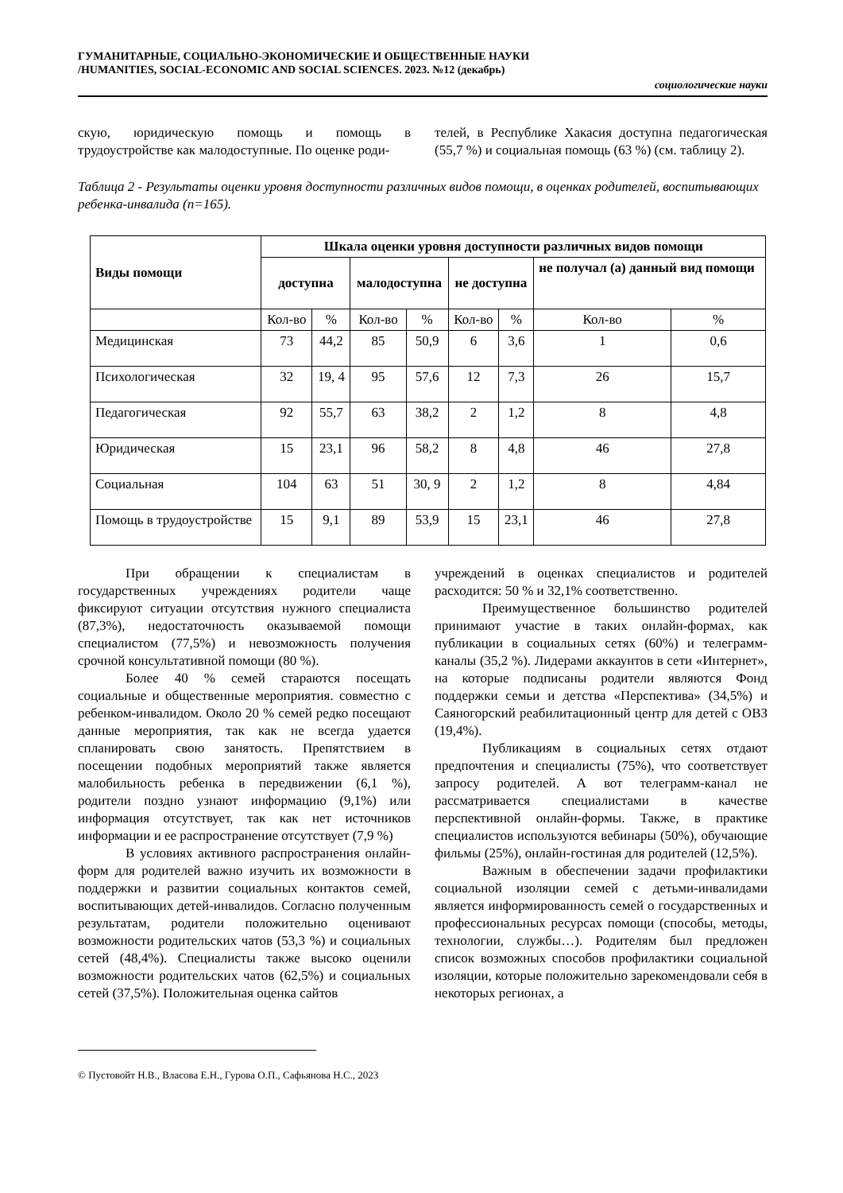ГУМАНИТАРНЫЕ, СОЦИАЛЬНО-ЭКОНОМИЧЕСКИЕ И ОБЩЕСТВЕННЫЕ НАУКИ
/HUMANITIES, SOCIAL-ECONOMIC AND SOCIAL SCIENCES. 2023. №12 (декабрь)
социологические науки
скую, юридическую помощь и помощь в трудоустройстве как малодоступные. По оценке роди-
телей, в Республике Хакасия доступна педагогическая (55,7 %) и социальная помощь (63 %) (см. таблицу 2).
Таблица 2 - Результаты оценки уровня доступности различных видов помощи, в оценках родителей, воспитывающих ребенка-инвалида (n=165).
| Виды помощи | Шкала оценки уровня доступности различных видов помощи | | | | | | | |
| --- | --- | --- | --- | --- | --- | --- | --- | --- |
| | доступна | | малодоступна | | не доступна | | не получал (а) данный вид помощи | |
| | Кол-во | % | Кол-во | % | Кол-во | % | Кол-во | % |
| Медицинская | 73 | 44,2 | 85 | 50,9 | 6 | 3,6 | 1 | 0,6 |
| Психологическая | 32 | 19, 4 | 95 | 57,6 | 12 | 7,3 | 26 | 15,7 |
| Педагогическая | 92 | 55,7 | 63 | 38,2 | 2 | 1,2 | 8 | 4,8 |
| Юридическая | 15 | 23,1 | 96 | 58,2 | 8 | 4,8 | 46 | 27,8 |
| Социальная | 104 | 63 | 51 | 30, 9 | 2 | 1,2 | 8 | 4,84 |
| Помощь в трудоустройстве | 15 | 9,1 | 89 | 53,9 | 15 | 23,1 | 46 | 27,8 |
При обращении к специалистам в государственных учреждениях родители чаще фиксируют ситуации отсутствия нужного специалиста (87,3%), недостаточность оказываемой помощи специалистом (77,5%) и невозможность получения срочной консультативной помощи (80 %).
Более 40 % семей стараются посещать социальные и общественные мероприятия. совместно с ребенком-инвалидом. Около 20 % семей редко посещают данные мероприятия, так как не всегда удается спланировать свою занятость. Препятствием в посещении подобных мероприятий также является малобильность ребенка в передвижении (6,1 %), родители поздно узнают информацию (9,1%) или информация отсутствует, так как нет источников информации и ее распространение отсутствует (7,9 %)
В условиях активного распространения онлайн-форм для родителей важно изучить их возможности в поддержки и развитии социальных контактов семей, воспитывающих детей-инвалидов. Согласно полученным результатам, родители положительно оценивают возможности родительских чатов (53,3 %) и социальных сетей (48,4%). Специалисты также высоко оценили возможности родительских чатов (62,5%) и социальных сетей (37,5%). Положительная оценка сайтов
учреждений в оценках специалистов и родителей расходится: 50 % и 32,1% соответственно.
Преимущественное большинство родителей принимают участие в таких онлайн-формах, как публикации в социальных сетях (60%) и телеграмм-каналы (35,2 %). Лидерами аккаунтов в сети «Интернет», на которые подписаны родители являются Фонд поддержки семьи и детства «Перспектива» (34,5%) и Саяногорский реабилитационный центр для детей с ОВЗ (19,4%).
Публикациям в социальных сетях отдают предпочтения и специалисты (75%), что соответствует запросу родителей. А вот телеграмм-канал не рассматривается специалистами в качестве перспективной онлайн-формы. Также, в практике специалистов используются вебинары (50%), обучающие фильмы (25%), онлайн-гостиная для родителей (12,5%).
Важным в обеспечении задачи профилактики социальной изоляции семей с детьми-инвалидами является информированность семей о государственных и профессиональных ресурсах помощи (способы, методы, технологии, службы…). Родителям был предложен список возможных способов профилактики социальной изоляции, которые положительно зарекомендовали себя в некоторых регионах, а
© Пустовойт Н.В., Власова Е.Н., Гурова О.П., Сафьянова Н.С., 2023